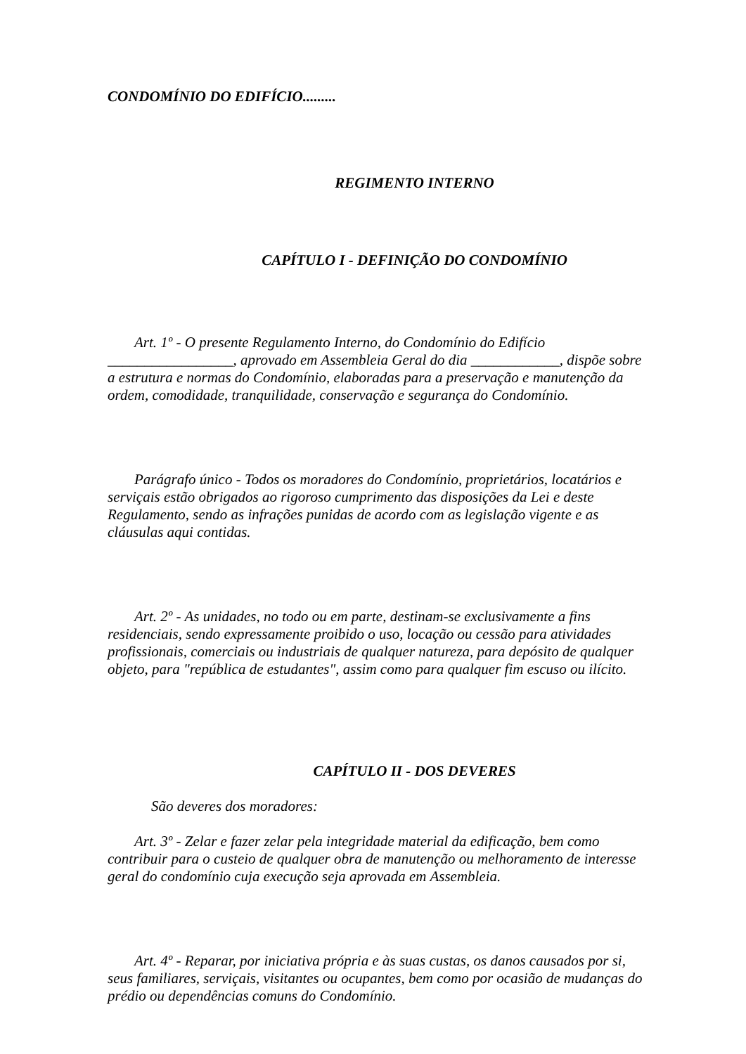CONDOMÍNIO DO EDIFÍCIO.........
REGIMENTO INTERNO
CAPÍTULO I - DEFINIÇÃO DO CONDOMÍNIO
Art. 1º - O presente Regulamento Interno, do Condomínio do Edifício _________________, aprovado em Assembleia Geral do dia ____________, dispõe sobre a estrutura e normas do Condomínio, elaboradas para a preservação e manutenção da ordem, comodidade, tranquilidade, conservação e segurança do Condomínio.
Parágrafo único - Todos os moradores do Condomínio, proprietários, locatários e serviçais estão obrigados ao rigoroso cumprimento das disposições da Lei e deste Regulamento, sendo as infrações punidas de acordo com as legislação vigente e as cláusulas aqui contidas.
Art. 2º - As unidades, no todo ou em parte, destinam-se exclusivamente a fins residenciais, sendo expressamente proibido o uso, locação ou cessão para atividades profissionais, comerciais ou industriais de qualquer natureza, para depósito de qualquer objeto, para "república de estudantes", assim como para qualquer fim escuso ou ilícito.
CAPÍTULO II - DOS DEVERES
São deveres dos moradores:
Art. 3º - Zelar e fazer zelar pela integridade material da edificação, bem como contribuir para o custeio de qualquer obra de manutenção ou melhoramento de interesse geral do condomínio cuja execução seja aprovada em Assembleia.
Art. 4º - Reparar, por iniciativa própria e às suas custas, os danos causados por si, seus familiares, serviçais, visitantes ou ocupantes, bem como por ocasião de mudanças do prédio ou dependências comuns do Condomínio.